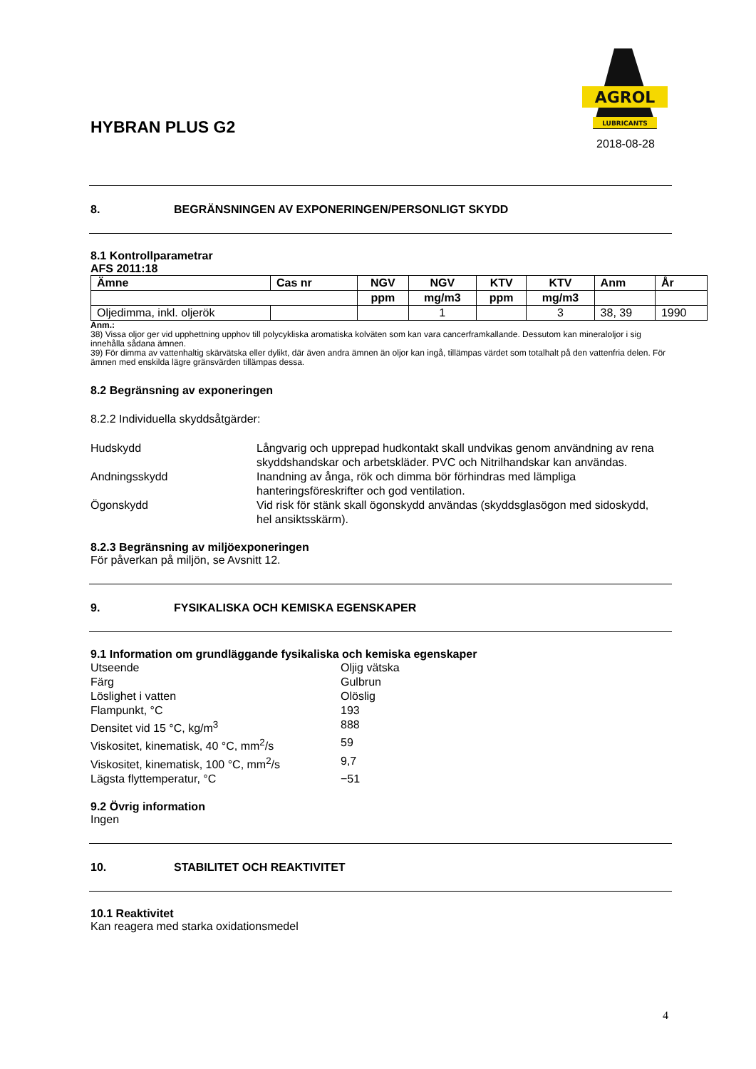HYBRAN PLUS G2
AGROL
LUBRICANTS
2018-08-28
8. BEGRÄNSNINGEN AV EXPONERINGEN/PERSONLIGT SKYDD
8.1 Kontrollparametrar
AFS 2011:18
| Ämne | Cas nr | NGV | NGV | KTV | KTV | Anm | År |
| --- | --- | --- | --- | --- | --- | --- | --- |
| | | ppm | mg/m3 | ppm | mg/m3 | | |
| Oljedimma, inkl. oljerök | | | 1 | | 3 | 38, 39 | 1990 |
Anm.:
38) Vissa oljor ger vid upphettning upphov till polycykliska aromatiska kolväten som kan vara cancerframkallande. Dessutom kan mineraloljor i sig innehålla sådana ämnen.
39) För dimma av vattenhaltig skärvätska eller dylikt, där även andra ämnen än oljor kan ingå, tillämpas värdet som totalhalt på den vattenfria delen. För ämnen med enskilda lägre gränsvärden tillämpas dessa.
8.2 Begränsning av exponeringen
8.2.2 Individuella skyddsåtgärder:
Hudskydd Långvarig och upprepad hudkontakt skall undvikas genom användning av rena skyddshandskar och arbetskläder. PVC och Nitrilhandskar kan användas.
Andningsskydd Inandning av ånga, rök och dimma bör förhindras med lämpliga hanteringsföreskrifter och god ventilation.
Ögonskydd Vid risk för stänk skall ögonskydd användas (skyddsglasögon med sidoskydd, hel ansiktsskärm).
8.2.3 Begränsning av miljöexponeringen
För påverkan på miljön, se Avsnitt 12.
9. FYSIKALISKA OCH KEMISKA EGENSKAPER
9.1 Information om grundläggande fysikaliska och kemiska egenskaper
Utseende Oljig vätska
Färg Gulbrun
Löslighet i vatten Olöslig
Flampunkt, °C 193
Densitet vid 15 °C, kg/m<sup>3</sup> 888
Viskositet, kinematisk, 40 °C, mm<sup>2</sup>/s 59
Viskositet, kinematisk, 100 °C, mm<sup>2</sup>/s
9,7
Lägsta flyttemperatur, °C −51
9.2 Övrig information
Ingen
10. STABILITET OCH REAKTIVITET
10.1 Reaktivitet
Kan reagera med starka oxidationsmedel
4